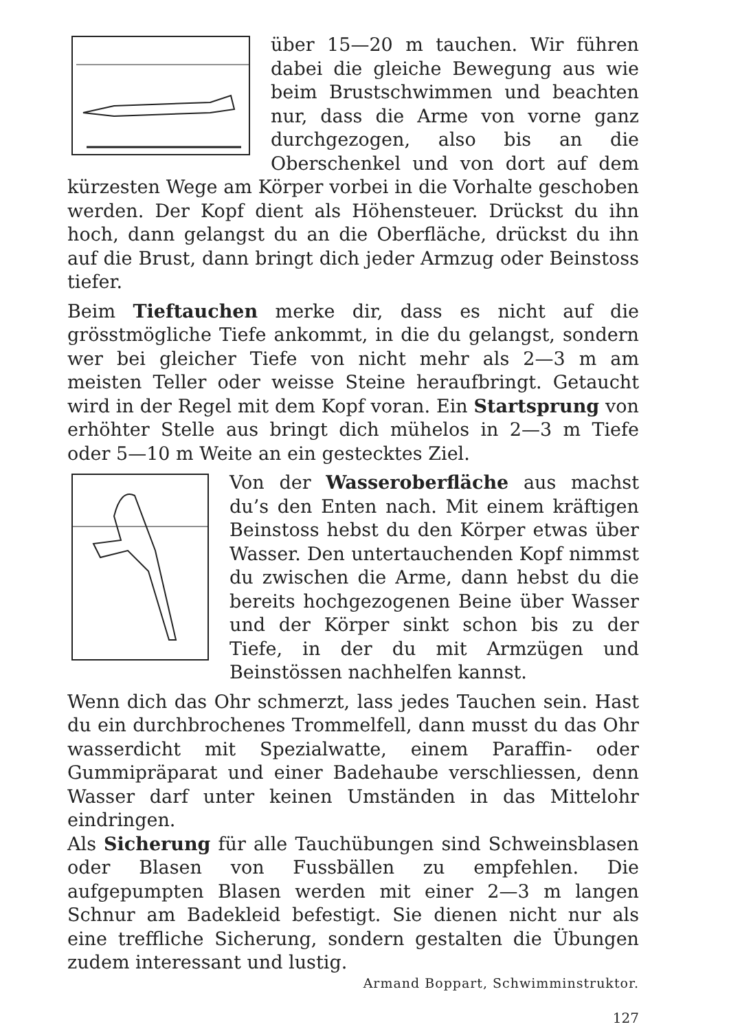über 15—20 m tauchen. Wir führen dabei die gleiche Bewegung aus wie beim Brustschwimmen und beachten nur, dass die Arme von vorne ganz durchgezogen, also bis an die Oberschenkel und von dort auf dem kürzesten Wege am Körper vorbei in die Vorhalte geschoben werden. Der Kopf dient als Höhensteuer. Drückst du ihn hoch, dann gelangst du an die Oberfläche, drückst du ihn auf die Brust, dann bringt dich jeder Armzug oder Beinstoss tiefer.
Beim Tieftauchen merke dir, dass es nicht auf die grösstmögliche Tiefe ankommt, in die du gelangst, sondern wer bei gleicher Tiefe von nicht mehr als 2—3 m am meisten Teller oder weisse Steine heraufbringt. Getaucht wird in der Regel mit dem Kopf voran. Ein Startsprung von erhöhter Stelle aus bringt dich mühelos in 2—3 m Tiefe oder 5—10 m Weite an ein gestecktes Ziel.
Von der Wasseroberfläche aus machst du’s den Enten nach. Mit einem kräftigen Beinstoss hebst du den Körper etwas über Wasser. Den untertauchenden Kopf nimmst du zwischen die Arme, dann hebst du die bereits hochgezogenen Beine über Wasser und der Körper sinkt schon bis zu der Tiefe, in der du mit Armzügen und Beinstössen nachhelfen kannst.
Wenn dich das Ohr schmerzt, lass jedes Tauchen sein. Hast du ein durchbrochenes Trommelfell, dann musst du das Ohr wasserdicht mit Spezialwatte, einem Paraffin- oder Gummipräparat und einer Badehaube verschliessen, denn Wasser darf unter keinen Umständen in das Mittelohr eindringen.
Als Sicherung für alle Tauchübungen sind Schweinsblasen oder Blasen von Fussbällen zu empfehlen. Die aufgepumpten Blasen werden mit einer 2—3 m langen Schnur am Badekleid befestigt. Sie dienen nicht nur als eine treffliche Sicherung, sondern gestalten die Übungen zudem interessant und lustig.
Armand Boppart, Schwimminstruktor.
127